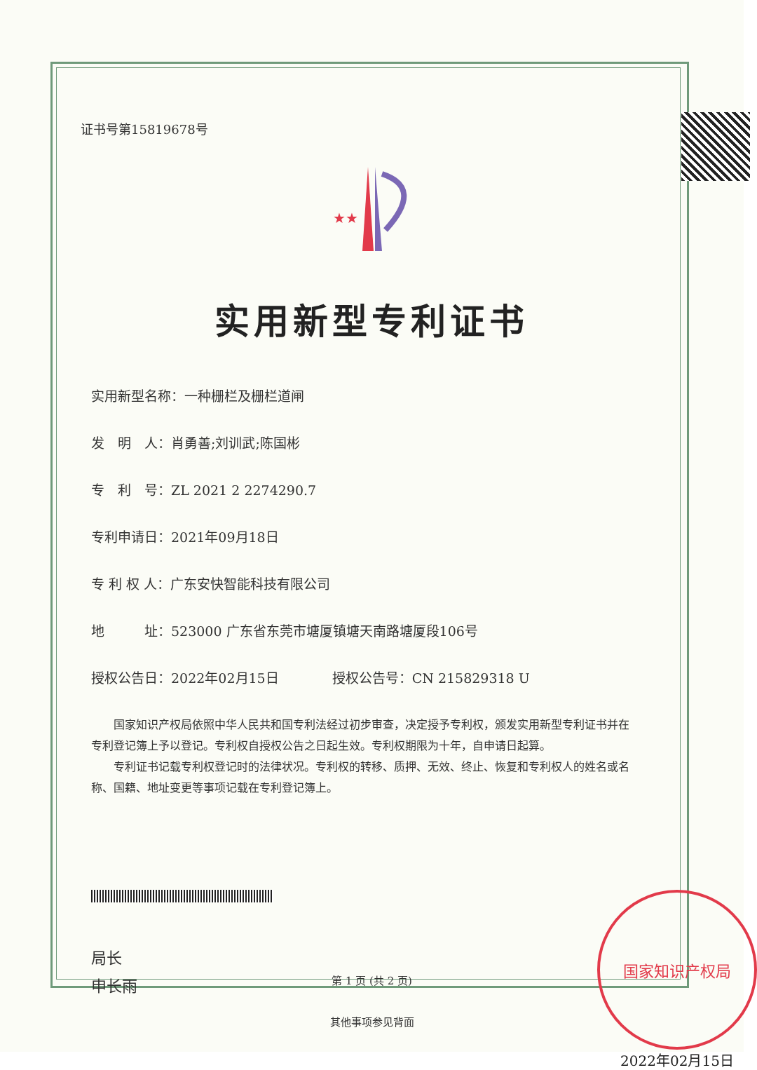证书号第15819678号
★★
实用新型专利证书
实用新型名称：一种栅栏及栅栏道闸
发　明　人：肖勇善;刘训武;陈国彬
专　利　号：ZL 2021 2 2274290.7
专利申请日：2021年09月18日
专 利 权 人：广东安快智能科技有限公司
地　　　址：523000 广东省东莞市塘厦镇塘天南路塘厦段106号
授权公告日：2022年02月15日　　　　授权公告号：CN 215829318 U
国家知识产权局依照中华人民共和国专利法经过初步审查，决定授予专利权，颁发实用新型专利证书并在专利登记簿上予以登记。专利权自授权公告之日起生效。专利权期限为十年，自申请日起算。
专利证书记载专利权登记时的法律状况。专利权的转移、质押、无效、终止、恢复和专利权人的姓名或名称、国籍、地址变更等事项记载在专利登记簿上。
局长
申长雨
国家知识产权局
2022年02月15日
第 1 页 (共 2 页)
其他事项参见背面